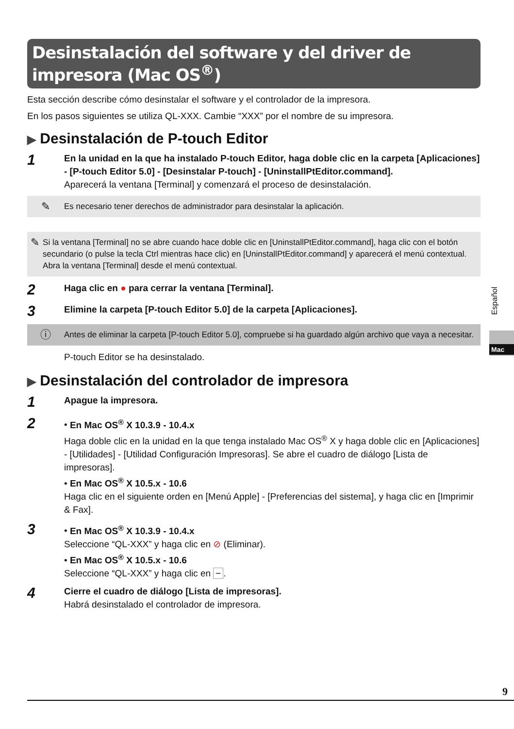Desinstalación del software y del driver de impresora (Mac OS<sup>®</sup>)
Esta sección describe cómo desinstalar el software y el controlador de la impresora.
En los pasos siguientes se utiliza QL-XXX. Cambie “XXX” por el nombre de su impresora.
▶ Desinstalación de P-touch Editor
1
En la unidad en la que ha instalado P-touch Editor, haga doble clic en la carpeta [Aplicaciones] - [P-touch Editor 5.0] - [Desinstalar P-touch] - [UninstallPtEditor.command].
Aparecerá la ventana [Terminal] y comenzará el proceso de desinstalación.
✎
Es necesario tener derechos de administrador para desinstalar la aplicación.
✎
Si la ventana [Terminal] no se abre cuando hace doble clic en [UninstallPtEditor.command], haga clic con el botón secundario (o pulse la tecla Ctrl mientras hace clic) en [UninstallPtEditor.command] y aparecerá el menú contextual. Abra la ventana [Terminal] desde el menú contextual.
2
Haga clic en ● para cerrar la ventana [Terminal].
3
Elimine la carpeta [P-touch Editor 5.0] de la carpeta [Aplicaciones].
ⓘ
Antes de eliminar la carpeta [P-touch Editor 5.0], compruebe si ha guardado algún archivo que vaya a necesitar.
P-touch Editor se ha desinstalado.
▶ Desinstalación del controlador de impresora
1
Apague la impresora.
2
• En Mac OS<sup>®</sup> X 10.3.9 - 10.4.x
Haga doble clic en la unidad en la que tenga instalado Mac OS<sup>®</sup> X y haga doble clic en [Aplicaciones] - [Utilidades] - [Utilidad Configuración Impresoras]. Se abre el cuadro de diálogo [Lista de impresoras].
• En Mac OS<sup>®</sup> X 10.5.x - 10.6
Haga clic en el siguiente orden en [Menú Apple] - [Preferencias del sistema], y haga clic en [Imprimir & Fax].
3
• En Mac OS<sup>®</sup> X 10.3.9 - 10.4.x
Seleccione “QL-XXX” y haga clic en ⊘ (Eliminar).
• En Mac OS<sup>®</sup> X 10.5.x - 10.6
Seleccione “QL-XXX” y haga clic en −.
4
Cierre el cuadro de diálogo [Lista de impresoras].
Habrá desinstalado el controlador de impresora.
Español
Mac
9